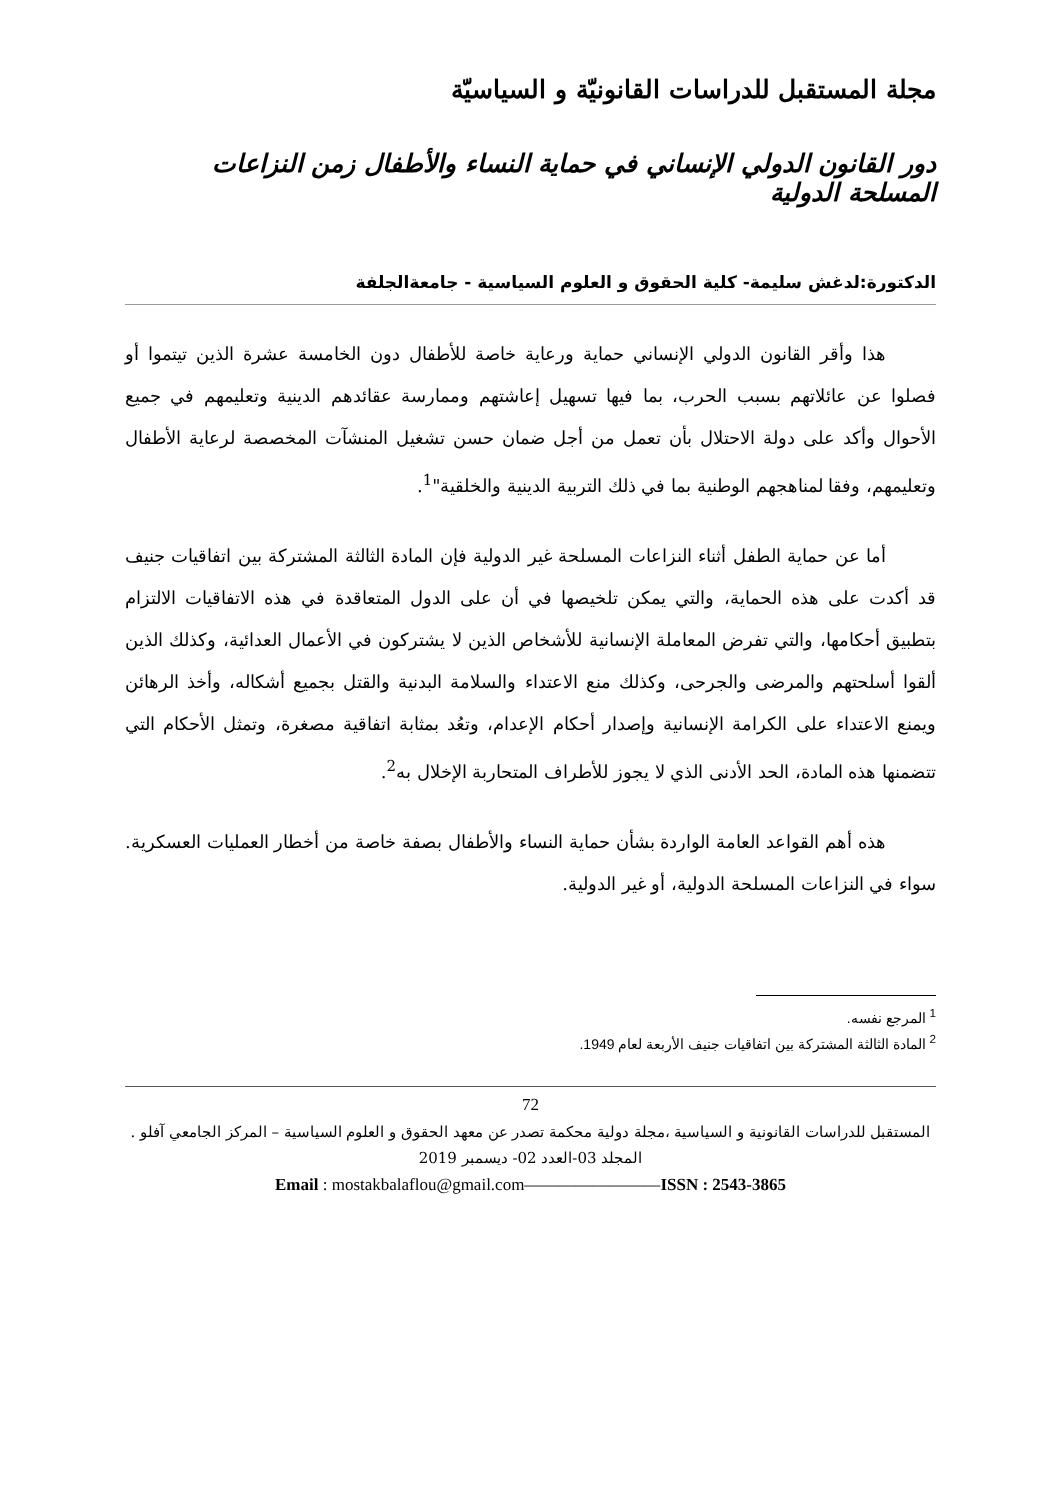مجلة المستقبل للدراسات القانونيّة و السياسيّة
دور القانون الدولي الإنساني في حماية النساء والأطفال زمن النزاعات المسلحة الدولية
الدكتورة:لدغش سليمة- كلية الحقوق و العلوم السياسية - جامعةالجلفة
هذا وأقر القانون الدولي الإنساني حماية ورعاية خاصة للأطفال دون الخامسة عشرة الذين تيتموا أو فصلوا عن عائلاتهم بسبب الحرب، بما فيها تسهيل إعاشتهم وممارسة عقائدهم الدينية وتعليمهم في جميع الأحوال وأكد على دولة الاحتلال بأن تعمل من أجل ضمان حسن تشغيل المنشآت المخصصة لرعاية الأطفال وتعليمهم، وفقا لمناهجهم الوطنية بما في ذلك التربية الدينية والخلقية"<sup>1</sup>.
أما عن حماية الطفل أثناء النزاعات المسلحة غير الدولية فإن المادة الثالثة المشتركة بين اتفاقيات جنيف قد أكدت على هذه الحماية، والتي يمكن تلخيصها في أن على الدول المتعاقدة في هذه الاتفاقيات الالتزام بتطبيق أحكامها، والتي تفرض المعاملة الإنسانية للأشخاص الذين لا يشتركون في الأعمال العدائية، وكذلك الذين ألقوا أسلحتهم والمرضى والجرحى، وكذلك منع الاعتداء والسلامة البدنية والقتل بجميع أشكاله، وأخذ الرهائن ويمنع الاعتداء على الكرامة الإنسانية وإصدار أحكام الإعدام، وتعُد بمثابة اتفاقية مصغرة، وتمثل الأحكام التي تتضمنها هذه المادة، الحد الأدنى الذي لا يجوز للأطراف المتحاربة الإخلال به<sup>2</sup>.
هذه أهم القواعد العامة الواردة بشأن حماية النساء والأطفال بصفة خاصة من أخطار العمليات العسكرية. سواء في النزاعات المسلحة الدولية، أو غير الدولية.
<sup>1</sup> المرجع نفسه.
<sup>2</sup> المادة الثالثة المشتركة بين اتفاقيات جنيف الأربعة لعام 1949.
72
المستقبل للدراسات القانونية و السياسية ،مجلة دولية محكمة تصدر عن معهد الحقوق و العلوم السياسية – المركز الجامعي آفلو .
المجلد 03-العدد 02- ديسمبر 2019
Email : mostakbalaflou@gmail.com————————ISSN : 2543-3865